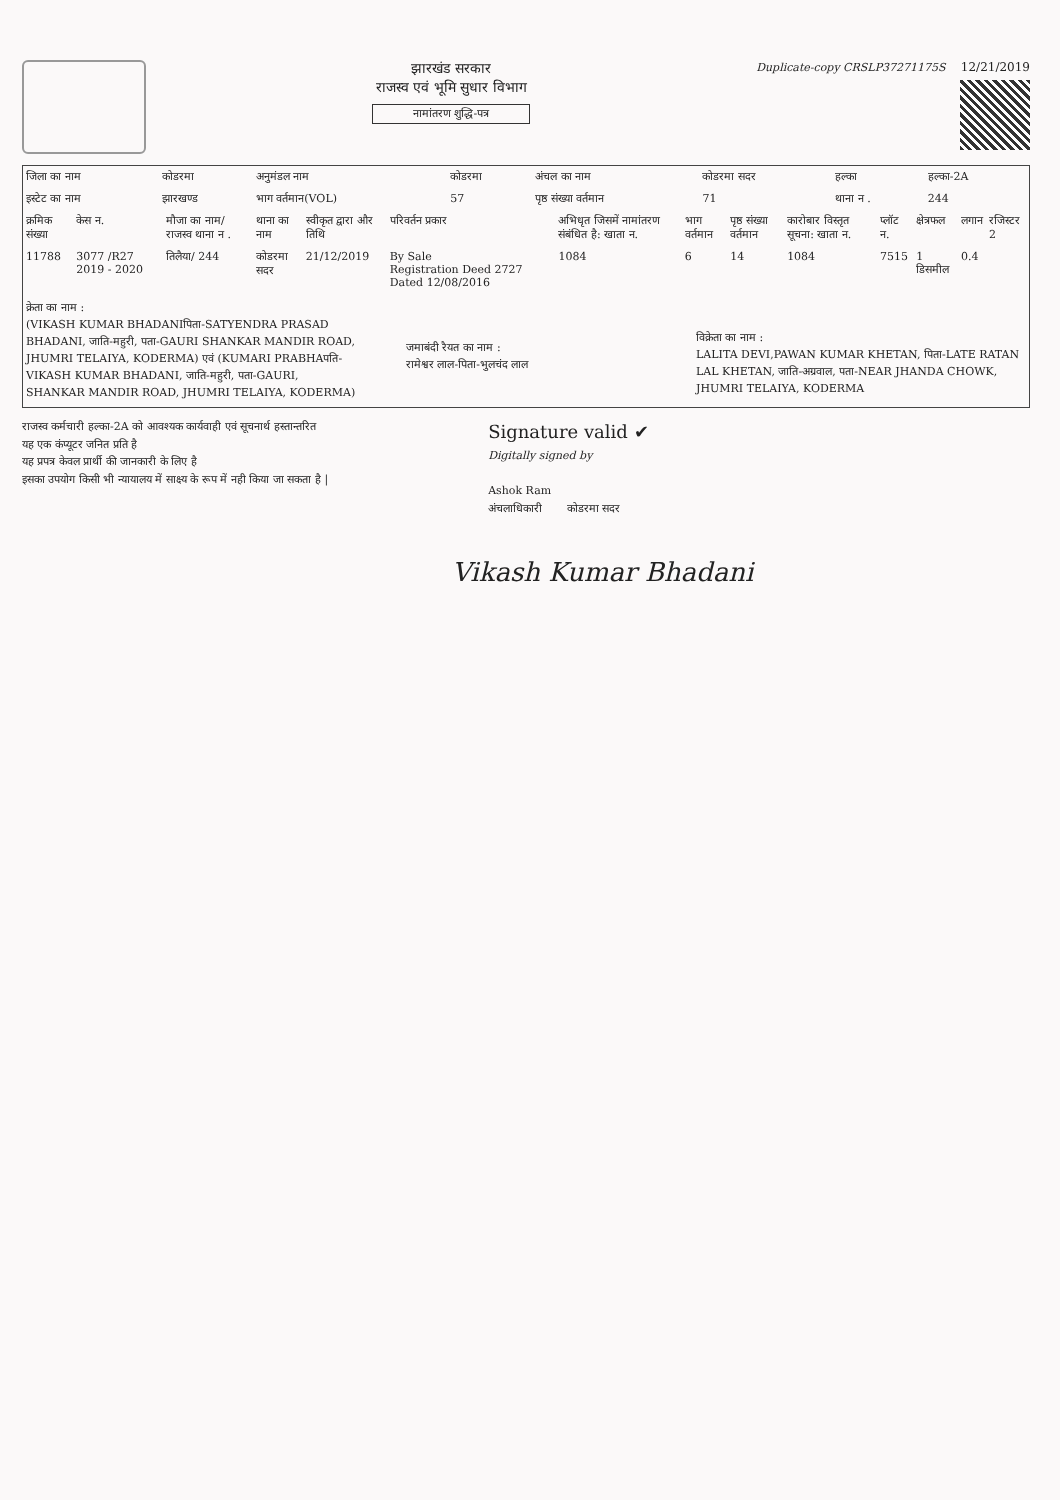झारखंड सरकार
राजस्व एवं भूमि सुधार विभाग
नामांतरण शुद्धि-पत्र
Duplicate-copy CRSLP37271175S 12/21/2019
| जिला का नाम | कोडरमा | अनुमंडल नाम | कोडरमा | अंचल का नाम | कोडरमा सदर | हल्का | हल्का-2A |
| इस्टेट का नाम | झारखण्ड | भाग वर्तमान(VOL) | 57 | पृष्ठ संख्या वर्तमान | 71 | थाना न . | 244 |
| क्रमिक संख्या | केस न. | मौजा का नाम/ राजस्व थाना न . | थाना का नाम | स्वीकृत द्वारा और तिथि | परिवर्तन प्रकार | अभिधृत जिसमें नामांतरण संबंधित है: खाता न. | भाग वर्तमान | पृष्ठ संख्या वर्तमान | कारोबार विस्तृत सूचना: खाता न. | प्लॉट न. | क्षेत्रफल | लगान | रजिस्टर 2 |
| --- | --- | --- | --- | --- | --- | --- | --- | --- | --- | --- | --- | --- | --- |
| 11788 | 3077 /R27 2019 - 2020 | तिलैया/ 244 | कोडरमा सदर | 21/12/2019 | By Sale Registration Deed 2727 Dated 12/08/2016 | 1084 | 6 | 14 | 1084 | 7515 | 1 डिसमील | 0.4 | |
क्रेता का नाम :
(VIKASH KUMAR BHADANIपिता-SATYENDRA PRASAD BHADANI, जाति-महुरी, पता-GAURI SHANKAR MANDIR ROAD, JHUMRI TELAIYA, KODERMA) एवं (KUMARI PRABHAपति-VIKASH KUMAR BHADANI, जाति-महुरी, पता-GAURI, SHANKAR MANDIR ROAD, JHUMRI TELAIYA, KODERMA)
जमाबंदी रैयत का नाम :
रामेश्वर लाल-पिता-भुलचंद लाल
विक्रेता का नाम :
LALITA DEVI,PAWAN KUMAR KHETAN, पिता-LATE RATAN LAL KHETAN, जाति-अग्रवाल, पता-NEAR JHANDA CHOWK, JHUMRI TELAIYA, KODERMA
राजस्व कर्मचारी हल्का-2A को आवश्यक कार्यवाही एवं सूचनार्थ हस्तान्तरित
यह एक कंप्यूटर जनित प्रति है
यह प्रपत्र केवल प्रार्थी की जानकारी के लिए है
इसका उपयोग किसी भी न्यायालय में साक्ष्य के रूप में नही किया जा सकता है |
Signature valid ✔
Digitally signed by
Ashok Ram
अंचलाधिकारी कोडरमा सदर
Vikash Kumar Bhadani